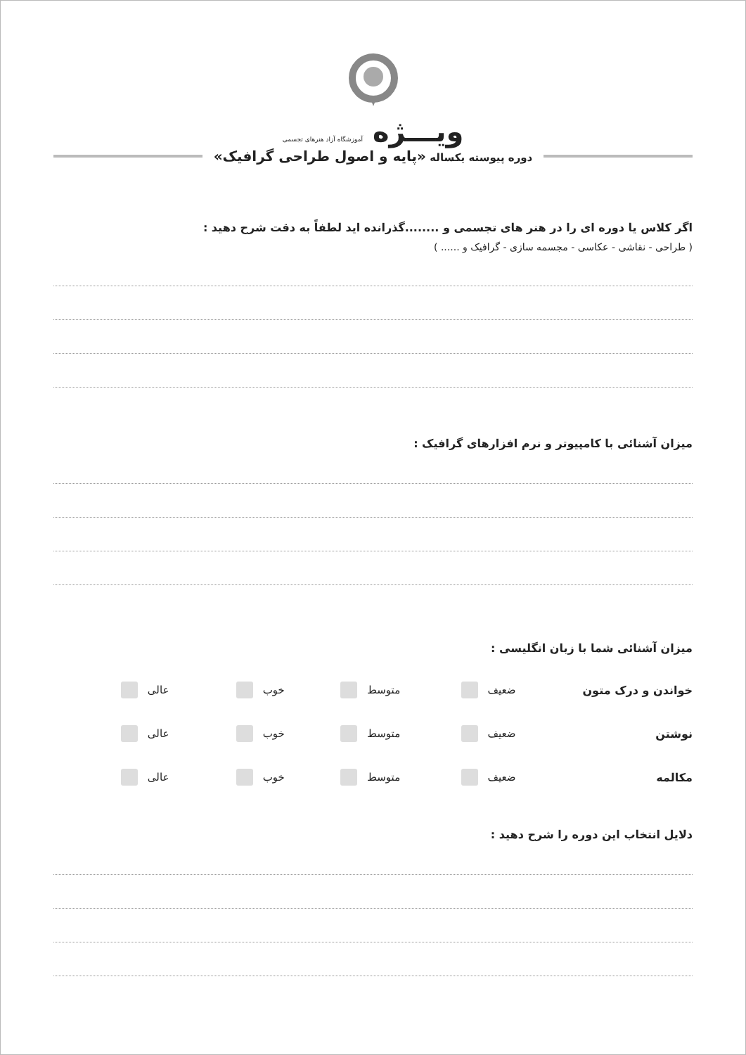ویـــژه آموزشگاه آزاد هنرهای تجسمی
دوره پیوسته یکساله «پایه و اصول طراحی گرافیک»
اگر کلاس یا دوره ای را در هنر های تجسمی و ........گذرانده اید لطفاً به دقت شرح دهید :
( طراحی - نقاشی - عکاسی - مجسمه سازی - گرافیک و ...... )
میزان آشنائی با کامپیوتر و نرم افزارهای گرافیک :
میزان آشنائی شما با زبان انگلیسی :
خواندن و درک متون ضعیف متوسط خوب عالی
نوشتن ضعیف متوسط خوب عالی
مکالمه ضعیف متوسط خوب عالی
دلایل انتخاب این دوره را شرح دهید :